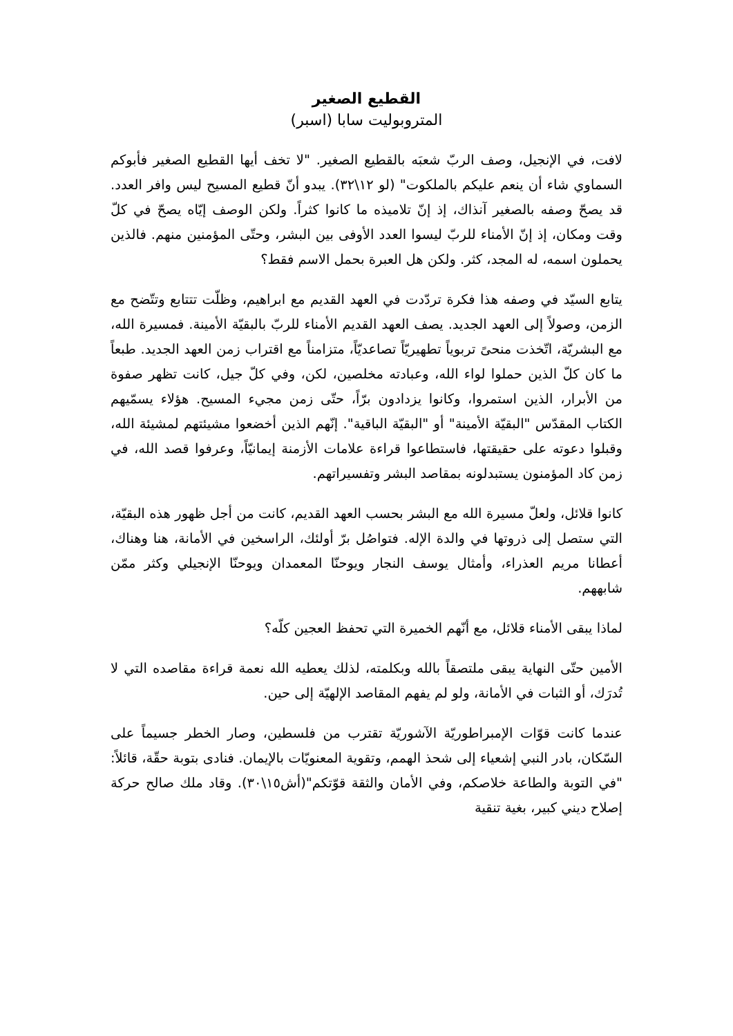القطيع الصغير
المتروبوليت سابا (اسبر)
لافت، في الإنجيل، وصف الربّ شعبَه بالقطيع الصغير. "لا تخف أيها القطيع الصغير فأبوكم السماوي شاء أن ينعم عليكم بالملكوت" (لو ١٢\٣٢). يبدو أنّ قطيع المسيح ليس وافر العدد. قد يصحّ وصفه بالصغير آنذاك، إذ إنّ تلاميذه ما كانوا كثراً. ولكن الوصف إيّاه يصحّ في كلّ وقت ومكان، إذ إنّ الأمناء للربّ ليسوا العدد الأوفى بين البشر، وحتّى المؤمنين منهم. فالذين يحملون اسمه، له المجد، كثر. ولكن هل العبرة بحمل الاسم فقط؟
يتابع السيّد في وصفه هذا فكرة تردّدت في العهد القديم مع ابراهيم، وظلّت تتتابع وتتّضح مع الزمن، وصولاً إلى العهد الجديد. يصف العهد القديم الأمناء للربّ بالبقيّة الأمينة. فمسيرة الله، مع البشريّة، اتّخذت منحىً تربوياً تطهيريّاً تصاعديّاً، متزامناً مع اقتراب زمن العهد الجديد. طبعاً ما كان كلّ الذين حملوا لواء الله، وعبادته مخلصين، لكن، وفي كلّ جيل، كانت تظهر صفوة من الأبرار، الذين استمروا، وكانوا يزدادون برّاً، حتّى زمن مجيء المسيح. هؤلاء يسمّيهم الكتاب المقدّس "البقيّة الأمينة" أو "البقيّة الباقية". إنّهم الذين أخضعوا مشيئتهم لمشيئة الله، وقبلوا دعوته على حقيقتها، فاستطاعوا قراءة علامات الأزمنة إيمانيّاً، وعرفوا قصد الله، في زمن كاد المؤمنون يستبدلونه بمقاصد البشر وتفسيراتهم.
كانوا قلائل، ولعلّ مسيرة الله مع البشر بحسب العهد القديم، كانت من أجل ظهور هذه البقيّة، التي ستصل إلى ذروتها في والدة الإله. فتواصُل برّ أولئك، الراسخين في الأمانة، هنا وهناك، أعطانا مريم العذراء، وأمثال يوسف النجار ويوحنّا المعمدان ويوحنّا الإنجيلي وكثر ممّن شابههم.
لماذا يبقى الأمناء قلائل، مع أنّهم الخميرة التي تحفظ العجين كلّه؟
الأمين حتّى النهاية يبقى ملتصقاً بالله وبكلمته، لذلك يعطيه الله نعمة قراءة مقاصده التي لا تُدرَك، أو الثبات في الأمانة، ولو لم يفهم المقاصد الإلهيّة إلى حين.
عندما كانت قوّات الإمبراطوريّة الآشوريّة تقترب من فلسطين، وصار الخطر جسيماً على السّكان، بادر النبي إشعياء إلى شحذ الهمم، وتقوية المعنويّات بالإيمان. فنادى بتوبة حقّة، قائلاً: "في التوبة والطاعة خلاصكم، وفي الأمان والثقة قوّتكم"(أش١٥\٣٠). وقاد ملك صالح حركة إصلاح ديني كبير، بغية تنقية